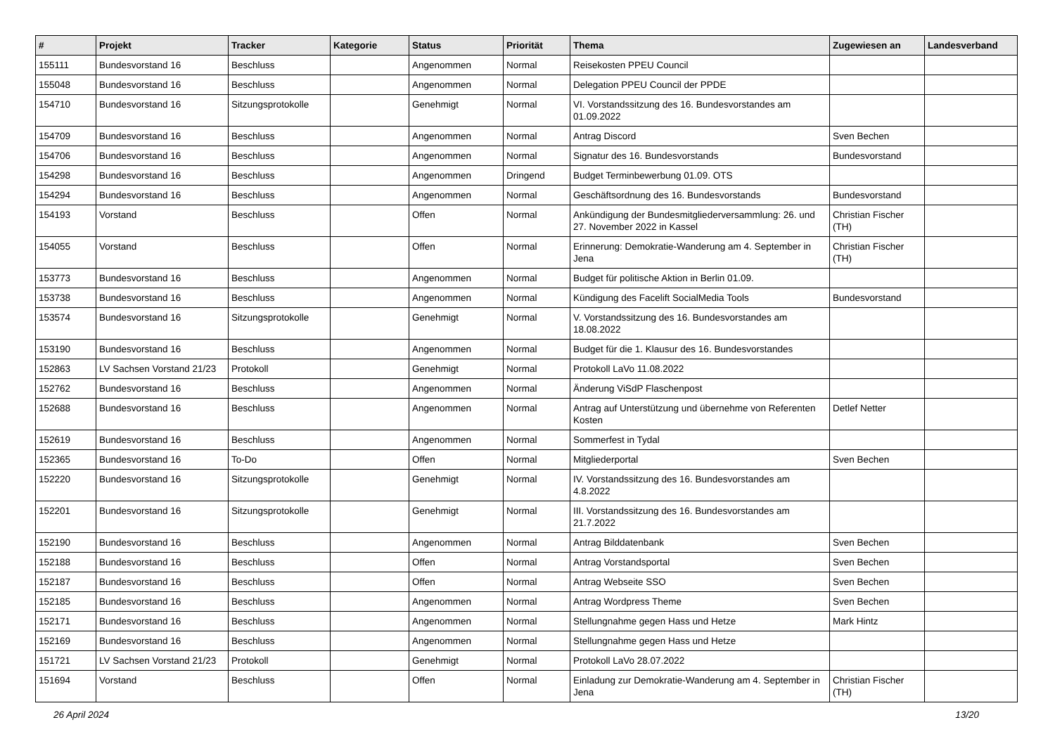| # | Projekt | Tracker | Kategorie | Status | Priorität | Thema | Zugewiesen an | Landesverband |
| --- | --- | --- | --- | --- | --- | --- | --- | --- |
| 155111 | Bundesvorstand 16 | Beschluss | | Angenommen | Normal | Reisekosten PPEU Council | | |
| 155048 | Bundesvorstand 16 | Beschluss | | Angenommen | Normal | Delegation PPEU Council der PPDE | | |
| 154710 | Bundesvorstand 16 | Sitzungsprotokolle | | Genehmigt | Normal | VI. Vorstandssitzung des 16. Bundesvorstandes am 01.09.2022 | | |
| 154709 | Bundesvorstand 16 | Beschluss | | Angenommen | Normal | Antrag Discord | Sven Bechen | |
| 154706 | Bundesvorstand 16 | Beschluss | | Angenommen | Normal | Signatur des 16. Bundesvorstands | Bundesvorstand | |
| 154298 | Bundesvorstand 16 | Beschluss | | Angenommen | Dringend | Budget Terminbewerbung 01.09. OTS | | |
| 154294 | Bundesvorstand 16 | Beschluss | | Angenommen | Normal | Geschäftsordnung des 16. Bundesvorstands | Bundesvorstand | |
| 154193 | Vorstand | Beschluss | | Offen | Normal | Ankündigung der Bundesmitgliederversammlung: 26. und 27. November 2022 in Kassel | Christian Fischer (TH) | |
| 154055 | Vorstand | Beschluss | | Offen | Normal | Erinnerung: Demokratie-Wanderung am 4. September in Jena | Christian Fischer (TH) | |
| 153773 | Bundesvorstand 16 | Beschluss | | Angenommen | Normal | Budget für politische Aktion in Berlin 01.09. | | |
| 153738 | Bundesvorstand 16 | Beschluss | | Angenommen | Normal | Kündigung des Facelift SocialMedia Tools | Bundesvorstand | |
| 153574 | Bundesvorstand 16 | Sitzungsprotokolle | | Genehmigt | Normal | V. Vorstandssitzung des 16. Bundesvorstandes am 18.08.2022 | | |
| 153190 | Bundesvorstand 16 | Beschluss | | Angenommen | Normal | Budget für die 1. Klausur des 16. Bundesvorstandes | | |
| 152863 | LV Sachsen Vorstand 21/23 | Protokoll | | Genehmigt | Normal | Protokoll LaVo 11.08.2022 | | |
| 152762 | Bundesvorstand 16 | Beschluss | | Angenommen | Normal | Änderung ViSdP Flaschenpost | | |
| 152688 | Bundesvorstand 16 | Beschluss | | Angenommen | Normal | Antrag auf Unterstützung und übernehme von Referenten Kosten | Detlef Netter | |
| 152619 | Bundesvorstand 16 | Beschluss | | Angenommen | Normal | Sommerfest in Tydal | | |
| 152365 | Bundesvorstand 16 | To-Do | | Offen | Normal | Mitgliederportal | Sven Bechen | |
| 152220 | Bundesvorstand 16 | Sitzungsprotokolle | | Genehmigt | Normal | IV. Vorstandssitzung des 16. Bundesvorstandes am 4.8.2022 | | |
| 152201 | Bundesvorstand 16 | Sitzungsprotokolle | | Genehmigt | Normal | III. Vorstandssitzung des 16. Bundesvorstandes am 21.7.2022 | | |
| 152190 | Bundesvorstand 16 | Beschluss | | Angenommen | Normal | Antrag Bilddatenbank | Sven Bechen | |
| 152188 | Bundesvorstand 16 | Beschluss | | Offen | Normal | Antrag Vorstandsportal | Sven Bechen | |
| 152187 | Bundesvorstand 16 | Beschluss | | Offen | Normal | Antrag Webseite SSO | Sven Bechen | |
| 152185 | Bundesvorstand 16 | Beschluss | | Angenommen | Normal | Antrag Wordpress Theme | Sven Bechen | |
| 152171 | Bundesvorstand 16 | Beschluss | | Angenommen | Normal | Stellungnahme gegen Hass und Hetze | Mark Hintz | |
| 152169 | Bundesvorstand 16 | Beschluss | | Angenommen | Normal | Stellungnahme gegen Hass und Hetze | | |
| 151721 | LV Sachsen Vorstand 21/23 | Protokoll | | Genehmigt | Normal | Protokoll LaVo 28.07.2022 | | |
| 151694 | Vorstand | Beschluss | | Offen | Normal | Einladung zur Demokratie-Wanderung am 4. September in Jena | Christian Fischer (TH) | |
26 April 2024 13/20